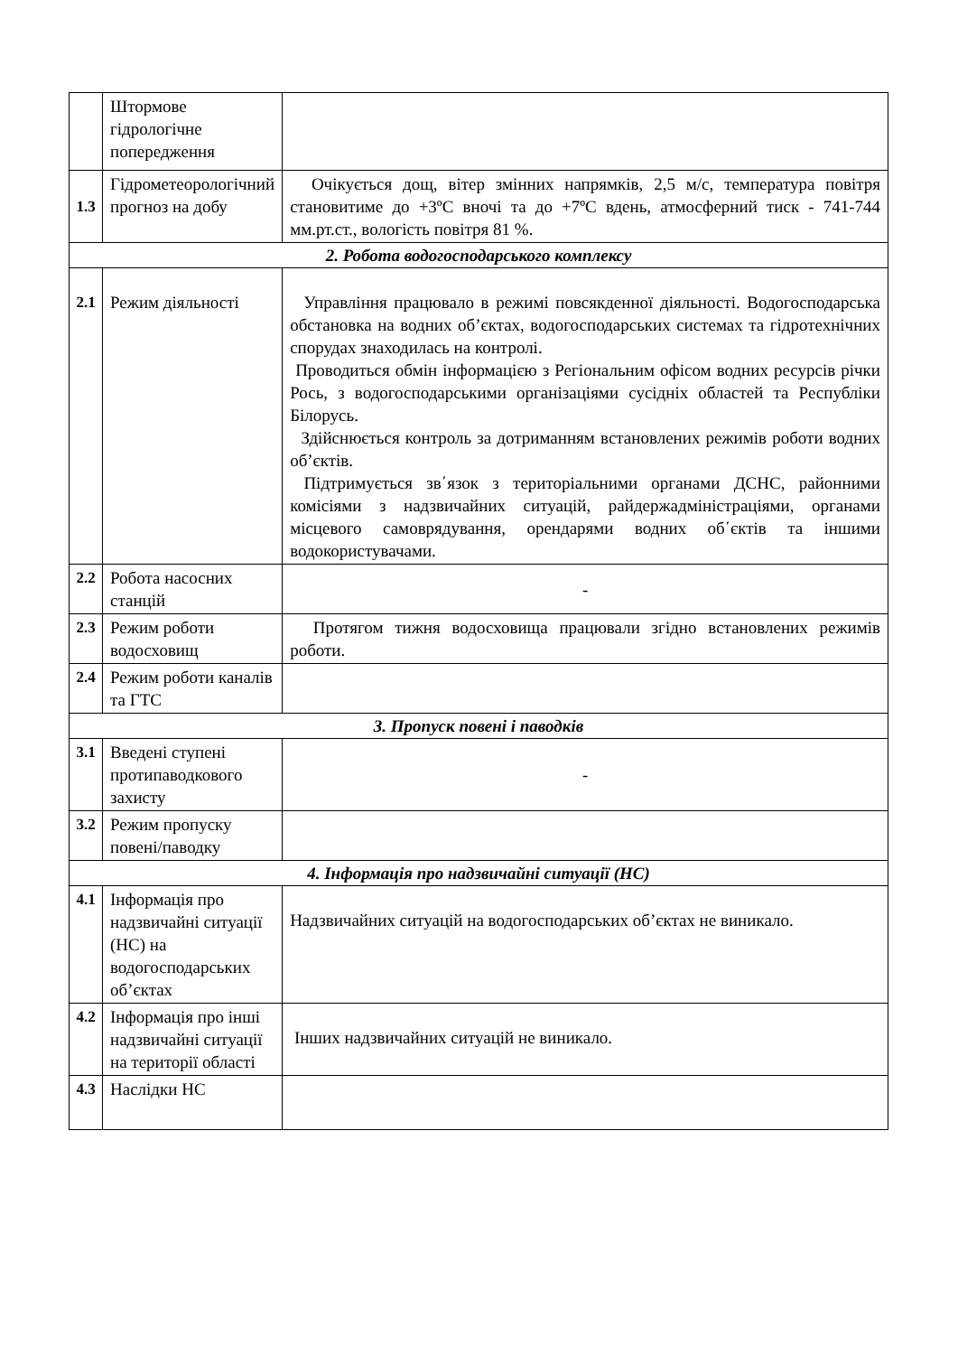| | Штормове гідрологічне попередження | |
| 1.3 | Гідрометеорологічний прогноз на добу | Очікується дощ, вітер змінних напрямків, 2,5 м/с, температура повітря становитиме до +3ºC вночі та до +7ºC вдень, атмосферний тиск - 741-744 мм.рт.ст., вологість повітря 81 %. |
| 2. Робота водогосподарського комплексу | | |
| 2.1 | Режим діяльності | Управління працювало в режимі повсякденної діяльності. Водогосподарська обстановка на водних об’єктах, водогосподарських системах та гідротехнічних спорудах знаходилась на контролі. Проводиться обмін інформацією з Регіональним офісом водних ресурсів річки Рось, з водогосподарськими організаціями сусідніх областей та Республіки Білорусь. Здійснюється контроль за дотриманням встановлених режимів роботи водних об’єктів. Підтримується зв΄язок з територіальними органами ДСНС, районними комісіями з надзвичайних ситуацій, райдержадміністраціями, органами місцевого самоврядування, орендарями водних об΄єктів та іншими водокористувачами. |
| 2.2 | Робота насосних станцій | - |
| 2.3 | Режим роботи водосховищ | Протягом тижня водосховища працювали згідно встановлених режимів роботи. |
| 2.4 | Режим роботи каналів та ГТС | |
| 3. Пропуск повені і паводків | | |
| 3.1 | Введені ступені протипаводкового захисту | - |
| 3.2 | Режим пропуску повені/паводку | |
| 4. Інформація про надзвичайні ситуації (НС) | | |
| 4.1 | Інформація про надзвичайні ситуації (НС) на водогосподарських об’єктах | Надзвичайних ситуацій на водогосподарських об’єктах не виникало. |
| 4.2 | Інформація про інші надзвичайні ситуації на території області | Інших надзвичайних ситуацій не виникало. |
| 4.3 | Наслідки НС | |